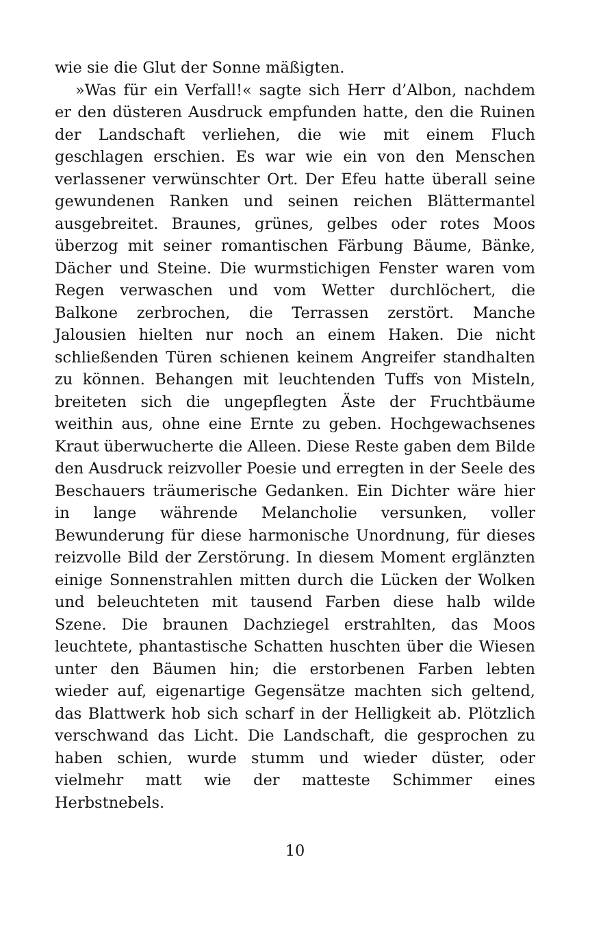wie sie die Glut der Sonne mäßigten.
»Was für ein Verfall!« sagte sich Herr d’Albon, nachdem er den düsteren Ausdruck empfunden hatte, den die Ruinen der Landschaft verliehen, die wie mit einem Fluch geschlagen erschien. Es war wie ein von den Menschen verlassener verwünschter Ort. Der Efeu hatte überall seine gewundenen Ranken und seinen reichen Blättermantel ausgebreitet. Braunes, grünes, gelbes oder rotes Moos überzog mit seiner romantischen Färbung Bäume, Bänke, Dächer und Steine. Die wurmstichigen Fenster waren vom Regen verwaschen und vom Wetter durchlöchert, die Balkone zerbrochen, die Terrassen zerstört. Manche Jalousien hielten nur noch an einem Haken. Die nicht schließenden Türen schienen keinem Angreifer standhalten zu können. Behangen mit leuchtenden Tuffs von Misteln, breiteten sich die ungepflegten Äste der Fruchtbäume weithin aus, ohne eine Ernte zu geben. Hochgewachsenes Kraut überwucherte die Alleen. Diese Reste gaben dem Bilde den Ausdruck reizvoller Poesie und erregten in der Seele des Beschauers träumerische Gedanken. Ein Dichter wäre hier in lange währende Melancholie versunken, voller Bewunderung für diese harmonische Unordnung, für dieses reizvolle Bild der Zerstörung. In diesem Moment erglänzten einige Sonnenstrahlen mitten durch die Lücken der Wolken und beleuchteten mit tausend Farben diese halb wilde Szene. Die braunen Dachziegel erstrahlten, das Moos leuchtete, phantastische Schatten huschten über die Wiesen unter den Bäumen hin; die erstorbenen Farben lebten wieder auf, eigenartige Gegensätze machten sich geltend, das Blattwerk hob sich scharf in der Helligkeit ab. Plötzlich verschwand das Licht. Die Landschaft, die gesprochen zu haben schien, wurde stumm und wieder düster, oder vielmehr matt wie der matteste Schimmer eines Herbstnebels.
10